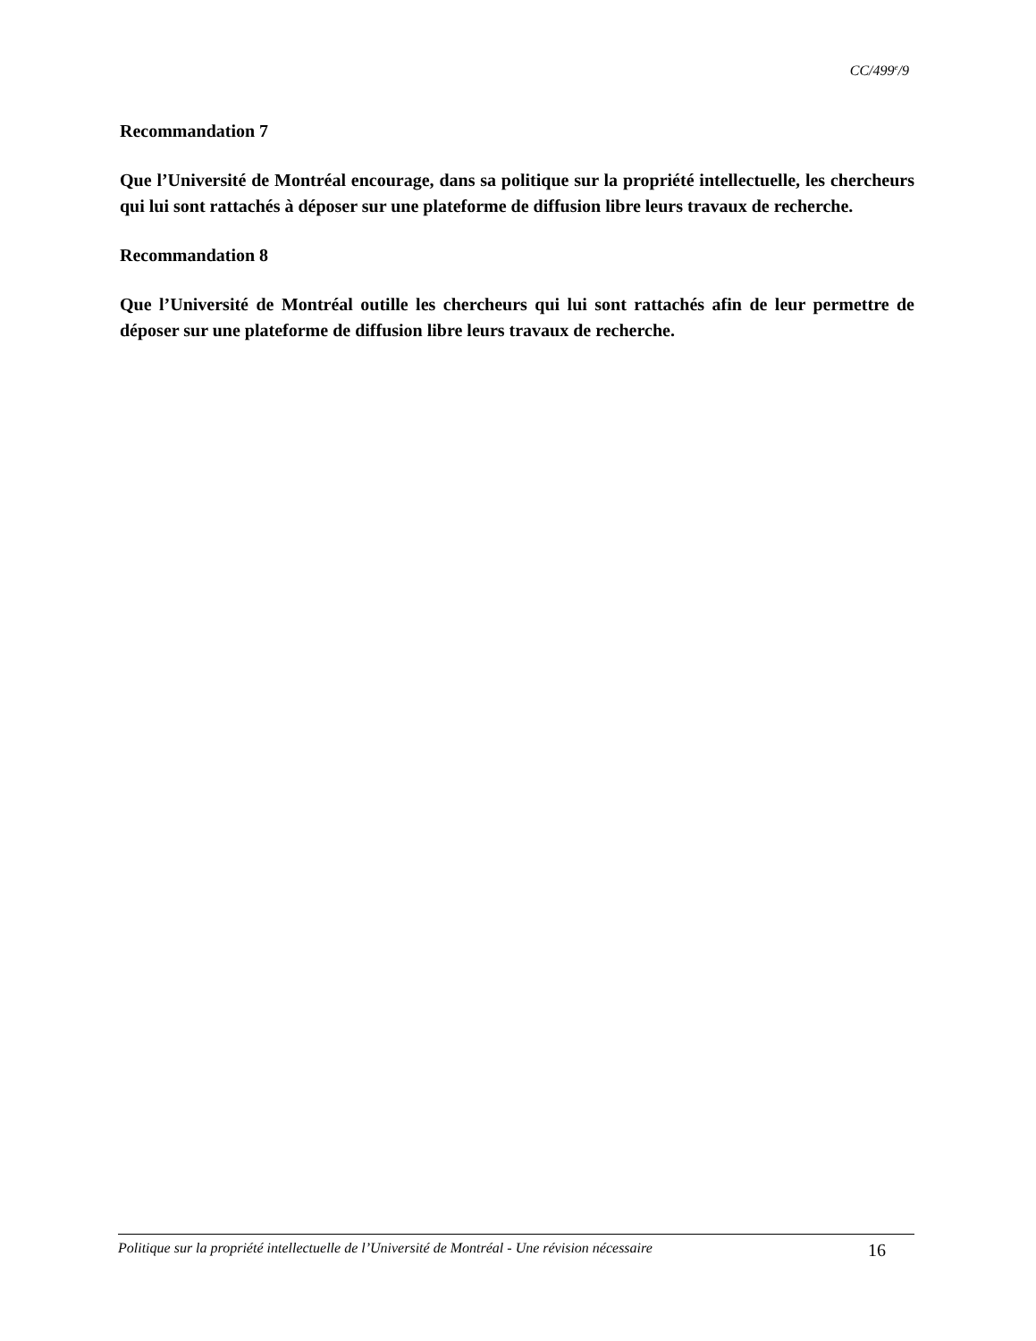CC/499<sup>e</sup>/9
Recommandation 7
Que l’Université de Montréal encourage, dans sa politique sur la propriété intellectuelle, les chercheurs qui lui sont rattachés à déposer sur une plateforme de diffusion libre leurs travaux de recherche.
Recommandation 8
Que l’Université de Montréal outille les chercheurs qui lui sont rattachés afin de leur permettre de déposer sur une plateforme de diffusion libre leurs travaux de recherche.
Politique sur la propriété intellectuelle de l’Université de Montréal - Une révision nécessaire 16